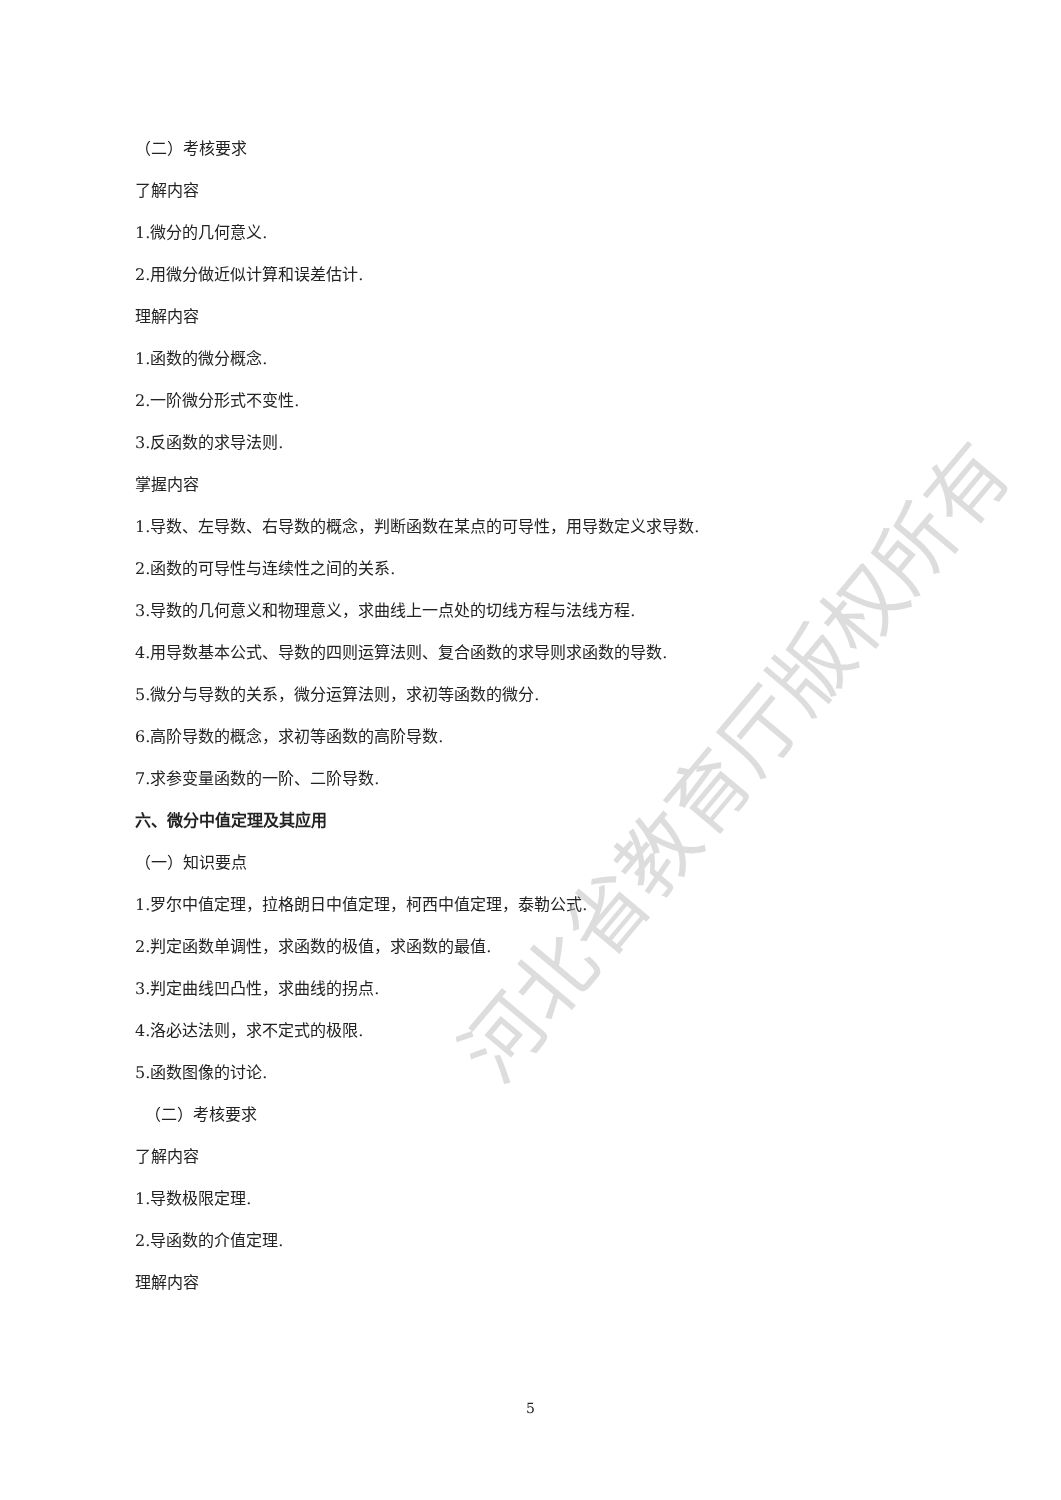（二）考核要求
了解内容
1.微分的几何意义.
2.用微分做近似计算和误差估计.
理解内容
1.函数的微分概念.
2.一阶微分形式不变性.
3.反函数的求导法则.
掌握内容
1.导数、左导数、右导数的概念，判断函数在某点的可导性，用导数定义求导数.
2.函数的可导性与连续性之间的关系.
3.导数的几何意义和物理意义，求曲线上一点处的切线方程与法线方程.
4.用导数基本公式、导数的四则运算法则、复合函数的求导则求函数的导数.
5.微分与导数的关系，微分运算法则，求初等函数的微分.
6.高阶导数的概念，求初等函数的高阶导数.
7.求参变量函数的一阶、二阶导数.
六、微分中值定理及其应用
（一）知识要点
1.罗尔中值定理，拉格朗日中值定理，柯西中值定理，泰勒公式.
2.判定函数单调性，求函数的极值，求函数的最值.
3.判定曲线凹凸性，求曲线的拐点.
4.洛必达法则，求不定式的极限.
5.函数图像的讨论.
（二）考核要求
了解内容
1.导数极限定理.
2.导函数的介值定理.
理解内容
河北省教育厅版权所有
5